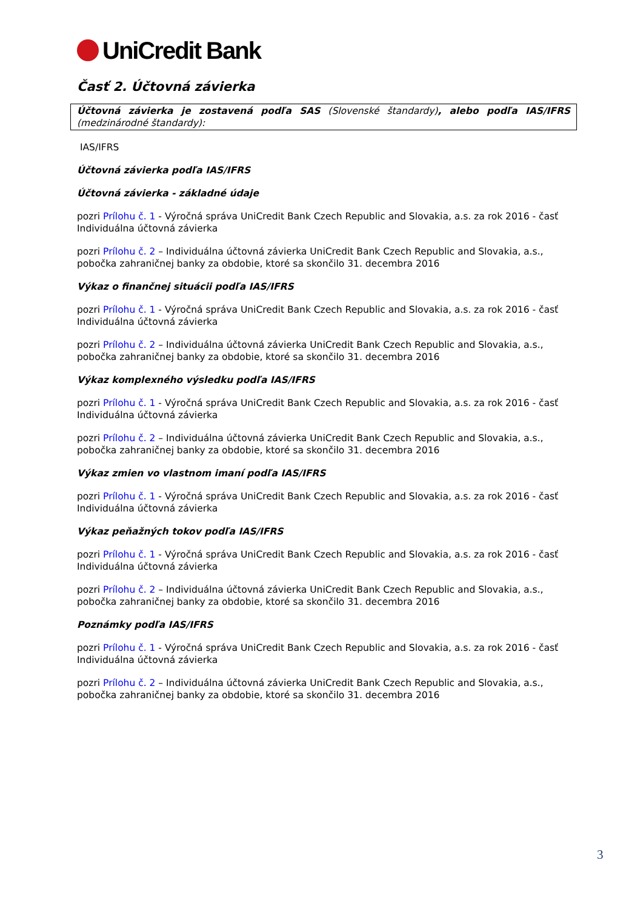UniCredit Bank
Časť 2. Účtovná závierka
Účtovná závierka je zostavená podľa SAS (Slovenské štandardy), alebo podľa IAS/IFRS (medzinárodné štandardy):
IAS/IFRS
Účtovná závierka podľa IAS/IFRS
Účtovná závierka - základné údaje
pozri Prílohu č. 1 - Výročná správa UniCredit Bank Czech Republic and Slovakia, a.s. za rok 2016 - časť Individuálna účtovná závierka
pozri Prílohu č. 2 – Individuálna účtovná závierka UniCredit Bank Czech Republic and Slovakia, a.s., pobočka zahraničnej banky za obdobie, ktoré sa skončilo 31. decembra 2016
Výkaz o finančnej situácii podľa IAS/IFRS
pozri Prílohu č. 1 - Výročná správa UniCredit Bank Czech Republic and Slovakia, a.s. za rok 2016 - časť Individuálna účtovná závierka
pozri Prílohu č. 2 – Individuálna účtovná závierka UniCredit Bank Czech Republic and Slovakia, a.s., pobočka zahraničnej banky za obdobie, ktoré sa skončilo 31. decembra 2016
Výkaz komplexného výsledku podľa IAS/IFRS
pozri Prílohu č. 1 - Výročná správa UniCredit Bank Czech Republic and Slovakia, a.s. za rok 2016 - časť Individuálna účtovná závierka
pozri Prílohu č. 2 – Individuálna účtovná závierka UniCredit Bank Czech Republic and Slovakia, a.s., pobočka zahraničnej banky za obdobie, ktoré sa skončilo 31. decembra 2016
Výkaz zmien vo vlastnom imaní podľa IAS/IFRS
pozri Prílohu č. 1 - Výročná správa UniCredit Bank Czech Republic and Slovakia, a.s. za rok 2016 - časť Individuálna účtovná závierka
Výkaz peňažných tokov podľa IAS/IFRS
pozri Prílohu č. 1 - Výročná správa UniCredit Bank Czech Republic and Slovakia, a.s. za rok 2016 - časť Individuálna účtovná závierka
pozri Prílohu č. 2 – Individuálna účtovná závierka UniCredit Bank Czech Republic and Slovakia, a.s., pobočka zahraničnej banky za obdobie, ktoré sa skončilo 31. decembra 2016
Poznámky podľa IAS/IFRS
pozri Prílohu č. 1 - Výročná správa UniCredit Bank Czech Republic and Slovakia, a.s. za rok 2016 - časť Individuálna účtovná závierka
pozri Prílohu č. 2 – Individuálna účtovná závierka UniCredit Bank Czech Republic and Slovakia, a.s., pobočka zahraničnej banky za obdobie, ktoré sa skončilo 31. decembra 2016
3